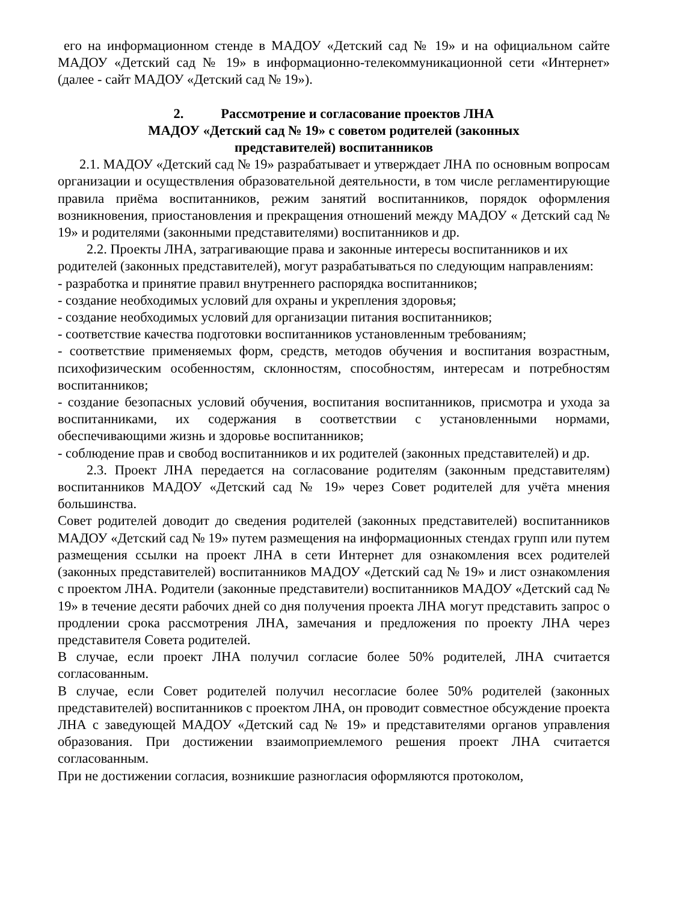его на информационном стенде в МАДОУ «Детский сад № 19» и на официальном сайте МАДОУ «Детский сад № 19» в информационно-телекоммуникационной сети «Интернет» (далее - сайт МАДОУ «Детский сад № 19»).
2. Рассмотрение и согласование проектов ЛНА
МАДОУ «Детский сад № 19» с советом родителей (законных
представителей) воспитанников
2.1. МАДОУ «Детский сад № 19» разрабатывает и утверждает ЛНА по основным вопросам организации и осуществления образовательной деятельности, в том числе регламентирующие правила приёма воспитанников, режим занятий воспитанников, порядок оформления возникновения, приостановления и прекращения отношений между МАДОУ « Детский сад № 19» и родителями (законными представителями) воспитанников и др.
2.2. Проекты ЛНА, затрагивающие права и законные интересы воспитанников и их родителей (законных представителей), могут разрабатываться по следующим направлениям:
- разработка и принятие правил внутреннего распорядка воспитанников;
- создание необходимых условий для охраны и укрепления здоровья;
- создание необходимых условий для организации питания воспитанников;
- соответствие качества подготовки воспитанников установленным требованиям;
- соответствие применяемых форм, средств, методов обучения и воспитания возрастным, психофизическим особенностям, склонностям, способностям, интересам и потребностям воспитанников;
- создание безопасных условий обучения, воспитания воспитанников, присмотра и ухода за воспитанниками, их содержания в соответствии с установленными нормами, обеспечивающими жизнь и здоровье воспитанников;
- соблюдение прав и свобод воспитанников и их родителей (законных представителей) и др.
2.3. Проект ЛНА передается на согласование родителям (законным представителям) воспитанников МАДОУ «Детский сад № 19» через Совет родителей для учёта мнения большинства.
Совет родителей доводит до сведения родителей (законных представителей) воспитанников МАДОУ «Детский сад № 19» путем размещения на информационных стендах групп или путем размещения ссылки на проект ЛНА в сети Интернет для ознакомления всех родителей (законных представителей) воспитанников МАДОУ «Детский сад № 19» и лист ознакомления с проектом ЛНА. Родители (законные представители) воспитанников МАДОУ «Детский сад № 19» в течение десяти рабочих дней со дня получения проекта ЛНА могут представить запрос о продлении срока рассмотрения ЛНА, замечания и предложения по проекту ЛНА через представителя Совета родителей.
В случае, если проект ЛНА получил согласие более 50% родителей, ЛНА считается согласованным.
В случае, если Совет родителей получил несогласие более 50% родителей (законных представителей) воспитанников с проектом ЛНА, он проводит совместное обсуждение проекта ЛНА с заведующей МАДОУ «Детский сад № 19» и представителями органов управления образования. При достижении взаимоприемлемого решения проект ЛНА считается согласованным.
При не достижении согласия, возникшие разногласия оформляются протоколом,